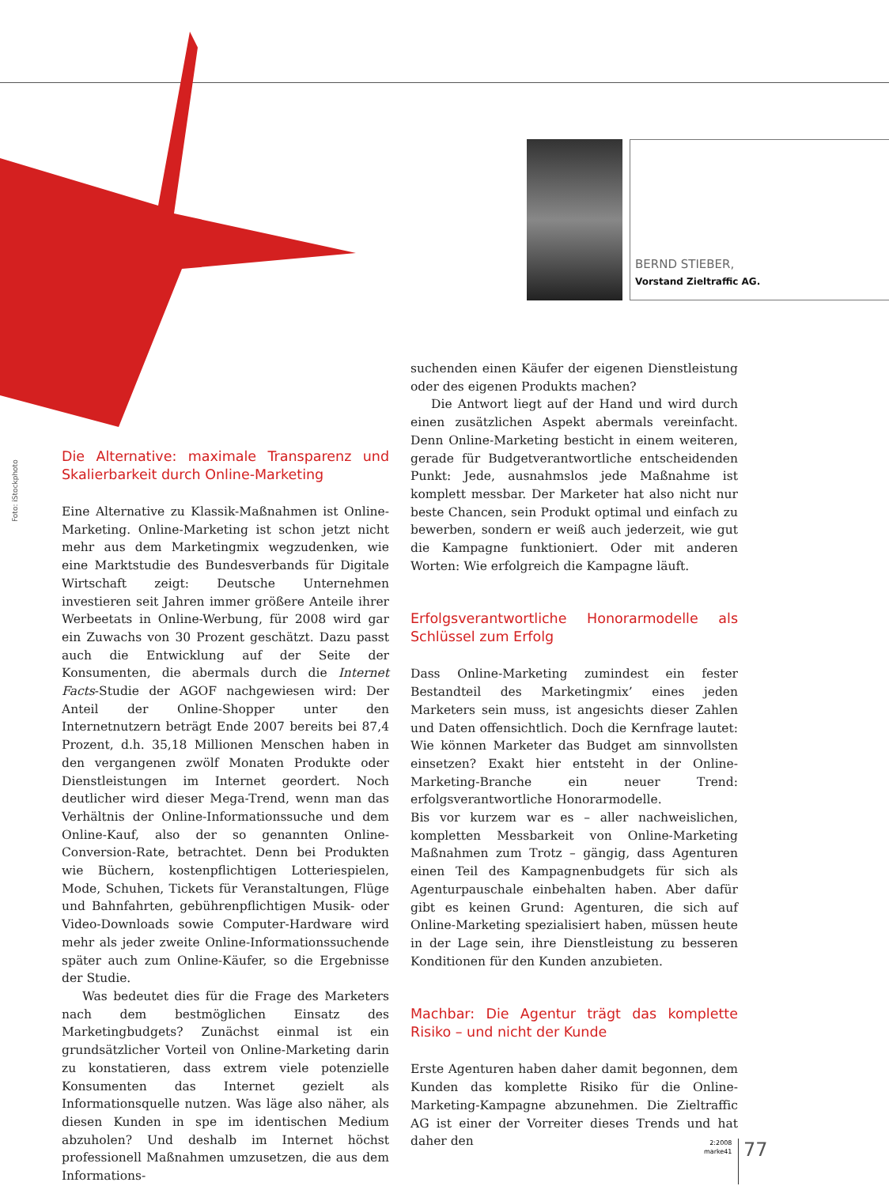BERND STIEBER,
Vorstand Zieltraffic AG.
Foto: iStockphoto
Die Alternative: maximale Transparenz und Skalierbarkeit durch Online-Marketing
Eine Alternative zu Klassik-Maßnahmen ist Online-Marketing. Online-Marketing ist schon jetzt nicht mehr aus dem Marketingmix wegzudenken, wie eine Marktstudie des Bundesverbands für Digitale Wirtschaft zeigt: Deutsche Unternehmen investieren seit Jahren immer größere Anteile ihrer Werbeetats in Online-Werbung, für 2008 wird gar ein Zuwachs von 30 Prozent geschätzt. Dazu passt auch die Entwicklung auf der Seite der Konsumenten, die abermals durch die Internet Facts-Studie der AGOF nachgewiesen wird: Der Anteil der Online-Shopper unter den Internetnutzern beträgt Ende 2007 bereits bei 87,4 Prozent, d.h. 35,18 Millionen Menschen haben in den vergangenen zwölf Monaten Produkte oder Dienstleistungen im Internet geordert. Noch deutlicher wird dieser Mega-Trend, wenn man das Verhältnis der Online-Informationssuche und dem Online-Kauf, also der so genannten Online-Conversion-Rate, betrachtet. Denn bei Produkten wie Büchern, kostenpflichtigen Lotteriespielen, Mode, Schuhen, Tickets für Veranstaltungen, Flüge und Bahnfahrten, gebührenpflichtigen Musik- oder Video-Downloads sowie Computer-Hardware wird mehr als jeder zweite Online-Informationssuchende später auch zum Online-Käufer, so die Ergebnisse der Studie.
Was bedeutet dies für die Frage des Marketers nach dem bestmöglichen Einsatz des Marketingbudgets? Zunächst einmal ist ein grundsätzlicher Vorteil von Online-Marketing darin zu konstatieren, dass extrem viele potenzielle Konsumenten das Internet gezielt als Informationsquelle nutzen. Was läge also näher, als diesen Kunden in spe im identischen Medium abzuholen? Und deshalb im Internet höchst professionell Maßnahmen umzusetzen, die aus dem Informations-
suchenden einen Käufer der eigenen Dienstleistung oder des eigenen Produkts machen?
Die Antwort liegt auf der Hand und wird durch einen zusätzlichen Aspekt abermals vereinfacht. Denn Online-Marketing besticht in einem weiteren, gerade für Budgetverantwortliche entscheidenden Punkt: Jede, ausnahmslos jede Maßnahme ist komplett messbar. Der Marketer hat also nicht nur beste Chancen, sein Produkt optimal und einfach zu bewerben, sondern er weiß auch jederzeit, wie gut die Kampagne funktioniert. Oder mit anderen Worten: Wie erfolgreich die Kampagne läuft.
Erfolgsverantwortliche Honorarmodelle als Schlüssel zum Erfolg
Dass Online-Marketing zumindest ein fester Bestandteil des Marketingmix’ eines jeden Marketers sein muss, ist angesichts dieser Zahlen und Daten offensichtlich. Doch die Kernfrage lautet: Wie können Marketer das Budget am sinnvollsten einsetzen? Exakt hier entsteht in der Online-Marketing-Branche ein neuer Trend: erfolgsverantwortliche Honorarmodelle.
Bis vor kurzem war es – aller nachweislichen, kompletten Messbarkeit von Online-Marketing Maßnahmen zum Trotz – gängig, dass Agenturen einen Teil des Kampagnenbudgets für sich als Agenturpauschale einbehalten haben. Aber dafür gibt es keinen Grund: Agenturen, die sich auf Online-Marketing spezialisiert haben, müssen heute in der Lage sein, ihre Dienstleistung zu besseren Konditionen für den Kunden anzubieten.
Machbar: Die Agentur trägt das komplette Risiko – und nicht der Kunde
Erste Agenturen haben daher damit begonnen, dem Kunden das komplette Risiko für die Online-Marketing-Kampagne abzunehmen. Die Zieltraffic AG ist einer der Vorreiter dieses Trends und hat daher den
2:2008
marke41
77